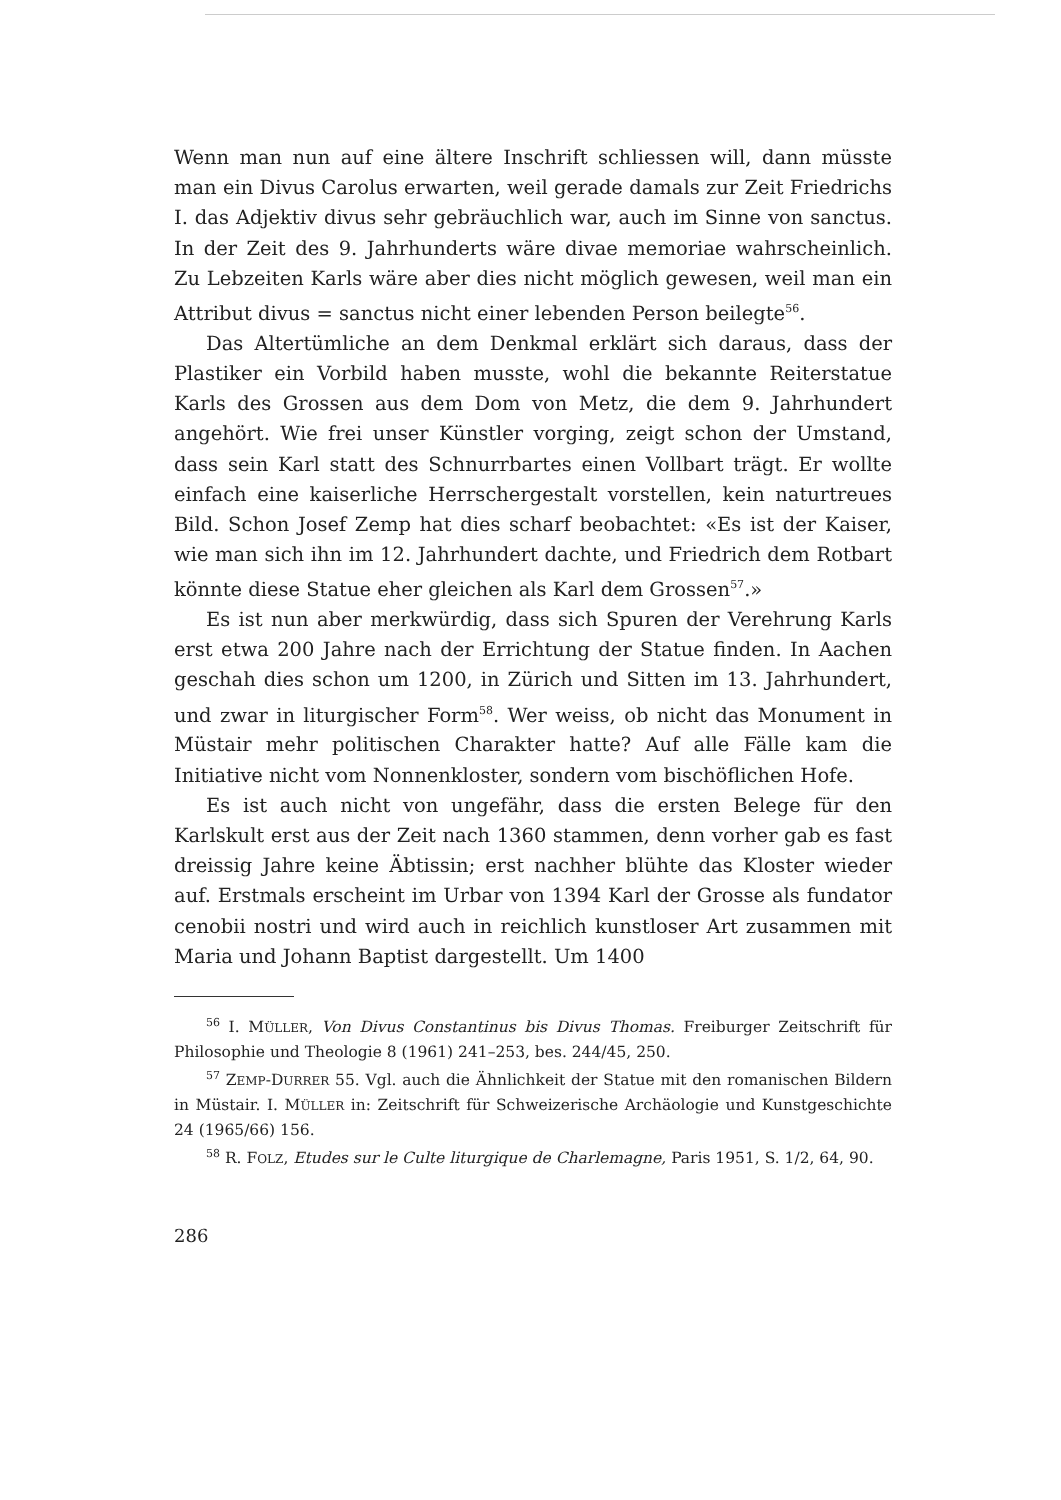Wenn man nun auf eine ältere Inschrift schliessen will, dann müsste man ein Divus Carolus erwarten, weil gerade damals zur Zeit Friedrichs I. das Adjektiv divus sehr gebräuchlich war, auch im Sinne von sanctus. In der Zeit des 9. Jahrhunderts wäre divae memoriae wahrscheinlich. Zu Lebzeiten Karls wäre aber dies nicht möglich gewesen, weil man ein Attribut divus = sanctus nicht einer lebenden Person beilegte<sup>56</sup>.
Das Altertümliche an dem Denkmal erklärt sich daraus, dass der Plastiker ein Vorbild haben musste, wohl die bekannte Reiterstatue Karls des Grossen aus dem Dom von Metz, die dem 9. Jahrhundert angehört. Wie frei unser Künstler vorging, zeigt schon der Umstand, dass sein Karl statt des Schnurrbartes einen Vollbart trägt. Er wollte einfach eine kaiserliche Herrschergestalt vorstellen, kein naturtreues Bild. Schon Josef Zemp hat dies scharf beobachtet: «Es ist der Kaiser, wie man sich ihn im 12. Jahrhundert dachte, und Friedrich dem Rotbart könnte diese Statue eher gleichen als Karl dem Grossen<sup>57</sup>.»
Es ist nun aber merkwürdig, dass sich Spuren der Verehrung Karls erst etwa 200 Jahre nach der Errichtung der Statue finden. In Aachen geschah dies schon um 1200, in Zürich und Sitten im 13. Jahrhundert, und zwar in liturgischer Form<sup>58</sup>. Wer weiss, ob nicht das Monument in Müstair mehr politischen Charakter hatte? Auf alle Fälle kam die Initiative nicht vom Nonnenkloster, sondern vom bischöflichen Hofe.
Es ist auch nicht von ungefähr, dass die ersten Belege für den Karlskult erst aus der Zeit nach 1360 stammen, denn vorher gab es fast dreissig Jahre keine Äbtissin; erst nachher blühte das Kloster wieder auf. Erstmals erscheint im Urbar von 1394 Karl der Grosse als fundator cenobii nostri und wird auch in reichlich kunstloser Art zusammen mit Maria und Johann Baptist dargestellt. Um 1400
<sup>56</sup> I. MÜLLER, Von Divus Constantinus bis Divus Thomas. Freiburger Zeitschrift für Philosophie und Theologie 8 (1961) 241–253, bes. 244/45, 250.
<sup>57</sup> ZEMP-DURRER 55. Vgl. auch die Ähnlichkeit der Statue mit den romanischen Bildern in Müstair. I. MÜLLER in: Zeitschrift für Schweizerische Archäologie und Kunstgeschichte 24 (1965/66) 156.
<sup>58</sup> R. FOLZ, Etudes sur le Culte liturgique de Charlemagne, Paris 1951, S. 1/2, 64, 90.
286